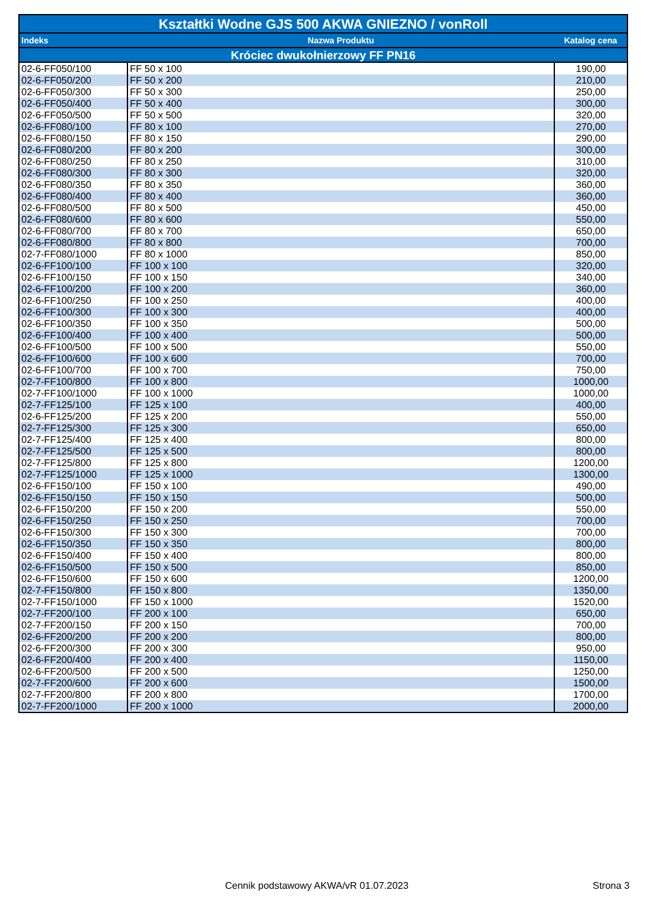| Kształtki Wodne GJS 500 AKWA GNIEZNO / vonRoll | | |
| --- | --- | --- |
| Indeks | Nazwa Produktu | Katalog cena |
| Króciec dwukołnierzowy FF PN16 | | |
| 02-6-FF050/100 | FF 50 x 100 | 190,00 |
| 02-6-FF050/200 | FF 50 x 200 | 210,00 |
| 02-6-FF050/300 | FF 50 x 300 | 250,00 |
| 02-6-FF050/400 | FF 50 x 400 | 300,00 |
| 02-6-FF050/500 | FF 50 x 500 | 320,00 |
| 02-6-FF080/100 | FF 80 x 100 | 270,00 |
| 02-6-FF080/150 | FF 80 x 150 | 290,00 |
| 02-6-FF080/200 | FF 80 x 200 | 300,00 |
| 02-6-FF080/250 | FF 80 x 250 | 310,00 |
| 02-6-FF080/300 | FF 80 x 300 | 320,00 |
| 02-6-FF080/350 | FF 80 x 350 | 360,00 |
| 02-6-FF080/400 | FF 80 x 400 | 360,00 |
| 02-6-FF080/500 | FF 80 x 500 | 450,00 |
| 02-6-FF080/600 | FF 80 x 600 | 550,00 |
| 02-6-FF080/700 | FF 80 x 700 | 650,00 |
| 02-6-FF080/800 | FF 80 x 800 | 700,00 |
| 02-7-FF080/1000 | FF 80 x 1000 | 850,00 |
| 02-6-FF100/100 | FF 100 x 100 | 320,00 |
| 02-6-FF100/150 | FF 100 x 150 | 340,00 |
| 02-6-FF100/200 | FF 100 x 200 | 360,00 |
| 02-6-FF100/250 | FF 100 x 250 | 400,00 |
| 02-6-FF100/300 | FF 100 x 300 | 400,00 |
| 02-6-FF100/350 | FF 100 x 350 | 500,00 |
| 02-6-FF100/400 | FF 100 x 400 | 500,00 |
| 02-6-FF100/500 | FF 100 x 500 | 550,00 |
| 02-6-FF100/600 | FF 100 x 600 | 700,00 |
| 02-6-FF100/700 | FF 100 x 700 | 750,00 |
| 02-7-FF100/800 | FF 100 x 800 | 1000,00 |
| 02-7-FF100/1000 | FF 100 x 1000 | 1000,00 |
| 02-7-FF125/100 | FF 125 x 100 | 400,00 |
| 02-6-FF125/200 | FF 125 x 200 | 550,00 |
| 02-7-FF125/300 | FF 125 x 300 | 650,00 |
| 02-7-FF125/400 | FF 125 x 400 | 800,00 |
| 02-7-FF125/500 | FF 125 x 500 | 800,00 |
| 02-7-FF125/800 | FF 125 x 800 | 1200,00 |
| 02-7-FF125/1000 | FF 125 x 1000 | 1300,00 |
| 02-6-FF150/100 | FF 150 x 100 | 490,00 |
| 02-6-FF150/150 | FF 150 x 150 | 500,00 |
| 02-6-FF150/200 | FF 150 x 200 | 550,00 |
| 02-6-FF150/250 | FF 150 x 250 | 700,00 |
| 02-6-FF150/300 | FF 150 x 300 | 700,00 |
| 02-6-FF150/350 | FF 150 x 350 | 800,00 |
| 02-6-FF150/400 | FF 150 x 400 | 800,00 |
| 02-6-FF150/500 | FF 150 x 500 | 850,00 |
| 02-6-FF150/600 | FF 150 x 600 | 1200,00 |
| 02-7-FF150/800 | FF 150 x 800 | 1350,00 |
| 02-7-FF150/1000 | FF 150 x 1000 | 1520,00 |
| 02-7-FF200/100 | FF 200 x 100 | 650,00 |
| 02-7-FF200/150 | FF 200 x 150 | 700,00 |
| 02-6-FF200/200 | FF 200 x 200 | 800,00 |
| 02-6-FF200/300 | FF 200 x 300 | 950,00 |
| 02-6-FF200/400 | FF 200 x 400 | 1150,00 |
| 02-6-FF200/500 | FF 200 x 500 | 1250,00 |
| 02-7-FF200/600 | FF 200 x 600 | 1500,00 |
| 02-7-FF200/800 | FF 200 x 800 | 1700,00 |
| 02-7-FF200/1000 | FF 200 x 1000 | 2000,00 |
Cennik podstawowy AKWA/vR 01.07.2023
Strona 3